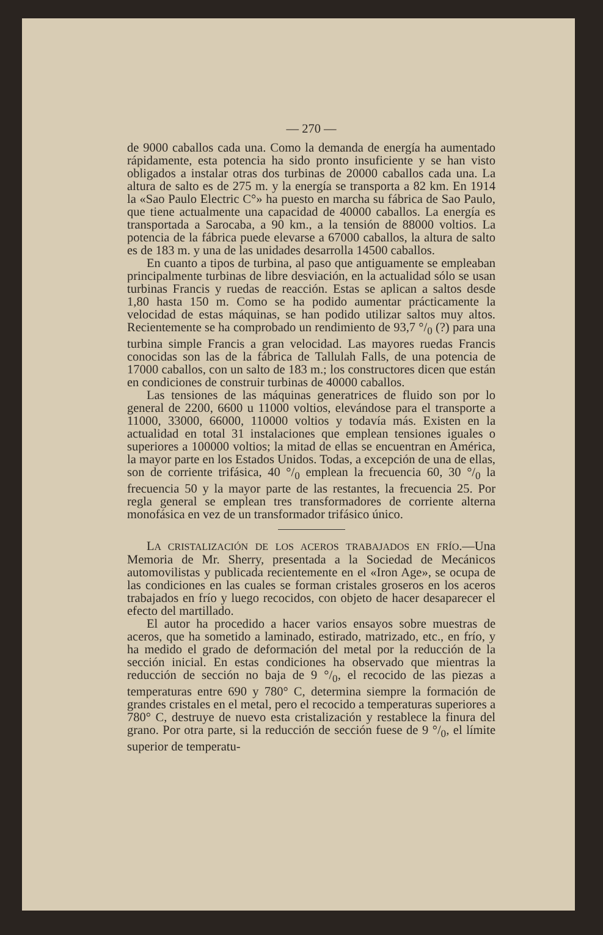— 270 —
de 9000 caballos cada una. Como la demanda de energía ha aumentado rápidamente, esta potencia ha sido pronto insuficiente y se han visto obligados a instalar otras dos turbinas de 20000 caballos cada una. La altura de salto es de 275 m. y la energía se transporta a 82 km. En 1914 la «Sao Paulo Electric C°» ha puesto en marcha su fábrica de Sao Paulo, que tiene actualmente una capacidad de 40000 caballos. La energía es transportada a Sarocaba, a 90 km., a la tensión de 88000 voltios. La potencia de la fábrica puede elevarse a 67000 caballos, la altura de salto es de 183 m. y una de las unidades desarrolla 14500 caballos.
En cuanto a tipos de turbina, al paso que antiguamente se empleaban principalmente turbinas de libre desviación, en la actualidad sólo se usan turbinas Francis y ruedas de reacción. Estas se aplican a saltos desde 1,80 hasta 150 m. Como se ha podido aumentar prácticamente la velocidad de estas máquinas, se han podido utilizar saltos muy altos. Recientemente se ha comprobado un rendimiento de 93,7 °/<sub>0</sub> (?) para una turbina simple Francis a gran velocidad. Las mayores ruedas Francis conocidas son las de la fábrica de Tallulah Falls, de una potencia de 17000 caballos, con un salto de 183 m.; los constructores dicen que están en condiciones de construir turbinas de 40000 caballos.
Las tensiones de las máquinas generatrices de fluido son por lo general de 2200, 6600 u 11000 voltios, elevándose para el transporte a 11000, 33000, 66000, 110000 voltios y todavía más. Existen en la actualidad en total 31 instalaciones que emplean tensiones iguales o superiores a 100000 voltios; la mitad de ellas se encuentran en América, la mayor parte en los Estados Unidos. Todas, a excepción de una de ellas, son de corriente trifásica, 40 °/<sub>0</sub> emplean la frecuencia 60, 30 °/<sub>0</sub> la frecuencia 50 y la mayor parte de las restantes, la frecuencia 25. Por regla general se emplean tres transformadores de corriente alterna monofásica en vez de un transformador trifásico único.
LA CRISTALIZACIÓN DE LOS ACEROS TRABAJADOS EN FRÍO.—Una Memoria de Mr. Sherry, presentada a la Sociedad de Mecánicos automovilistas y publicada recientemente en el «Iron Age», se ocupa de las condiciones en las cuales se forman cristales groseros en los aceros trabajados en frío y luego recocidos, con objeto de hacer desaparecer el efecto del martillado.
El autor ha procedido a hacer varios ensayos sobre muestras de aceros, que ha sometido a laminado, estirado, matrizado, etc., en frío, y ha medido el grado de deformación del metal por la reducción de la sección inicial. En estas condiciones ha observado que mientras la reducción de sección no baja de 9 °/<sub>0</sub>, el recocido de las piezas a temperaturas entre 690 y 780° C, determina siempre la formación de grandes cristales en el metal, pero el recocido a temperaturas superiores a 780° C, destruye de nuevo esta cristalización y restablece la finura del grano. Por otra parte, si la reducción de sección fuese de 9 °/<sub>0</sub>, el límite superior de temperatu-